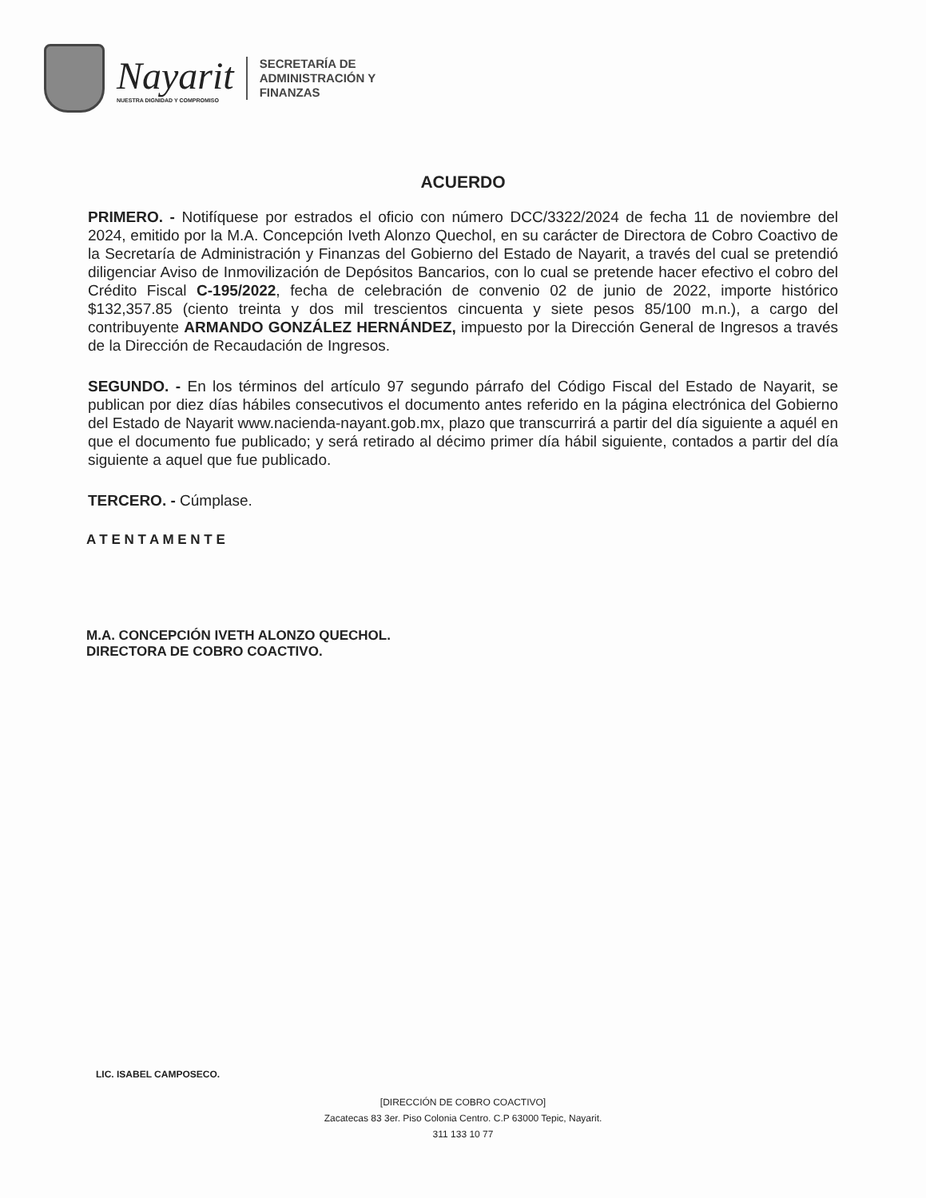Nayarit
NUESTRA DIGNIDAD Y COMPROMISO
SECRETARÍA DE
ADMINISTRACIÓN Y
FINANZAS
ACUERDO
PRIMERO. - Notifíquese por estrados el oficio con número DCC/3322/2024 de fecha 11 de noviembre del 2024, emitido por la M.A. Concepción Iveth Alonzo Quechol, en su carácter de Directora de Cobro Coactivo de la Secretaría de Administración y Finanzas del Gobierno del Estado de Nayarit, a través del cual se pretendió diligenciar Aviso de Inmovilización de Depósitos Bancarios, con lo cual se pretende hacer efectivo el cobro del Crédito Fiscal C-195/2022, fecha de celebración de convenio 02 de junio de 2022, importe histórico $132,357.85 (ciento treinta y dos mil trescientos cincuenta y siete pesos 85/100 m.n.), a cargo del contribuyente ARMANDO GONZÁLEZ HERNÁNDEZ, impuesto por la Dirección General de Ingresos a través de la Dirección de Recaudación de Ingresos.
SEGUNDO. - En los términos del artículo 97 segundo párrafo del Código Fiscal del Estado de Nayarit, se publican por diez días hábiles consecutivos el documento antes referido en la página electrónica del Gobierno del Estado de Nayarit www.nacienda-nayant.gob.mx, plazo que transcurrirá a partir del día siguiente a aquél en que el documento fue publicado; y será retirado al décimo primer día hábil siguiente, contados a partir del día siguiente a aquel que fue publicado.
TERCERO. - Cúmplase.
A T E N T A M E N T E
M.A. CONCEPCIÓN IVETH ALONZO QUECHOL.
DIRECTORA DE COBRO COACTIVO.
LIC. ISABEL CAMPOSECO.
[DIRECCIÓN DE COBRO COACTIVO]
Zacatecas 83 3er. Piso Colonia Centro. C.P 63000 Tepic, Nayarit.
311 133 10 77